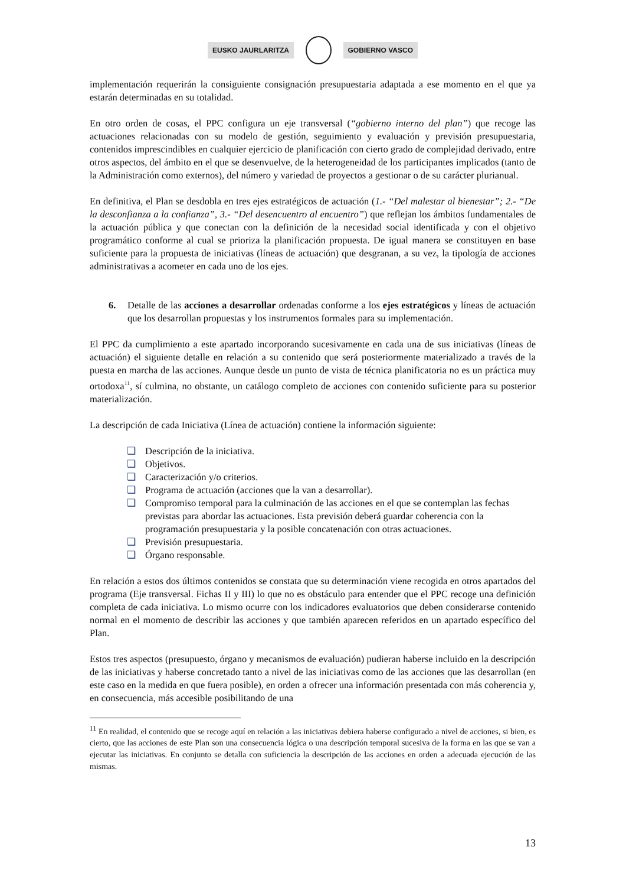EUSKO JAURLARITZA GOBIERNO VASCO
implementación requerirán la consiguiente consignación presupuestaria adaptada a ese momento en el que ya estarán determinadas en su totalidad.
En otro orden de cosas, el PPC configura un eje transversal (“gobierno interno del plan”) que recoge las actuaciones relacionadas con su modelo de gestión, seguimiento y evaluación y previsión presupuestaria, contenidos imprescindibles en cualquier ejercicio de planificación con cierto grado de complejidad derivado, entre otros aspectos, del ámbito en el que se desenvuelve, de la heterogeneidad de los participantes implicados (tanto de la Administración como externos), del número y variedad de proyectos a gestionar o de su carácter plurianual.
En definitiva, el Plan se desdobla en tres ejes estratégicos de actuación (1.- “Del malestar al bienestar”; 2.- “De la desconfianza a la confianza”, 3.- “Del desencuentro al encuentro”) que reflejan los ámbitos fundamentales de la actuación pública y que conectan con la definición de la necesidad social identificada y con el objetivo programático conforme al cual se prioriza la planificación propuesta. De igual manera se constituyen en base suficiente para la propuesta de iniciativas (líneas de actuación) que desgranan, a su vez, la tipología de acciones administrativas a acometer en cada uno de los ejes.
6. Detalle de las acciones a desarrollar ordenadas conforme a los ejes estratégicos y líneas de actuación que los desarrollan propuestas y los instrumentos formales para su implementación.
El PPC da cumplimiento a este apartado incorporando sucesivamente en cada una de sus iniciativas (líneas de actuación) el siguiente detalle en relación a su contenido que será posteriormente materializado a través de la puesta en marcha de las acciones. Aunque desde un punto de vista de técnica planificatoria no es un práctica muy ortodoxa<sup>11</sup>, sí culmina, no obstante, un catálogo completo de acciones con contenido suficiente para su posterior materialización.
La descripción de cada Iniciativa (Línea de actuación) contiene la información siguiente:
❑ Descripción de la iniciativa.
❑ Objetivos.
❑ Caracterización y/o criterios.
❑ Programa de actuación (acciones que la van a desarrollar).
❑ Compromiso temporal para la culminación de las acciones en el que se contemplan las fechas previstas para abordar las actuaciones. Esta previsión deberá guardar coherencia con la programación presupuestaria y la posible concatenación con otras actuaciones.
❑ Previsión presupuestaria.
❑ Órgano responsable.
En relación a estos dos últimos contenidos se constata que su determinación viene recogida en otros apartados del programa (Eje transversal. Fichas II y III) lo que no es obstáculo para entender que el PPC recoge una definición completa de cada iniciativa. Lo mismo ocurre con los indicadores evaluatorios que deben considerarse contenido normal en el momento de describir las acciones y que también aparecen referidos en un apartado específico del Plan.
Estos tres aspectos (presupuesto, órgano y mecanismos de evaluación) pudieran haberse incluido en la descripción de las iniciativas y haberse concretado tanto a nivel de las iniciativas como de las acciones que las desarrollan (en este caso en la medida en que fuera posible), en orden a ofrecer una información presentada con más coherencia y, en consecuencia, más accesible posibilitando de una
<sup>11</sup> En realidad, el contenido que se recoge aquí en relación a las iniciativas debiera haberse configurado a nivel de acciones, si bien, es cierto, que las acciones de este Plan son una consecuencia lógica o una descripción temporal sucesiva de la forma en las que se van a ejecutar las iniciativas. En conjunto se detalla con suficiencia la descripción de las acciones en orden a adecuada ejecución de las mismas.
13